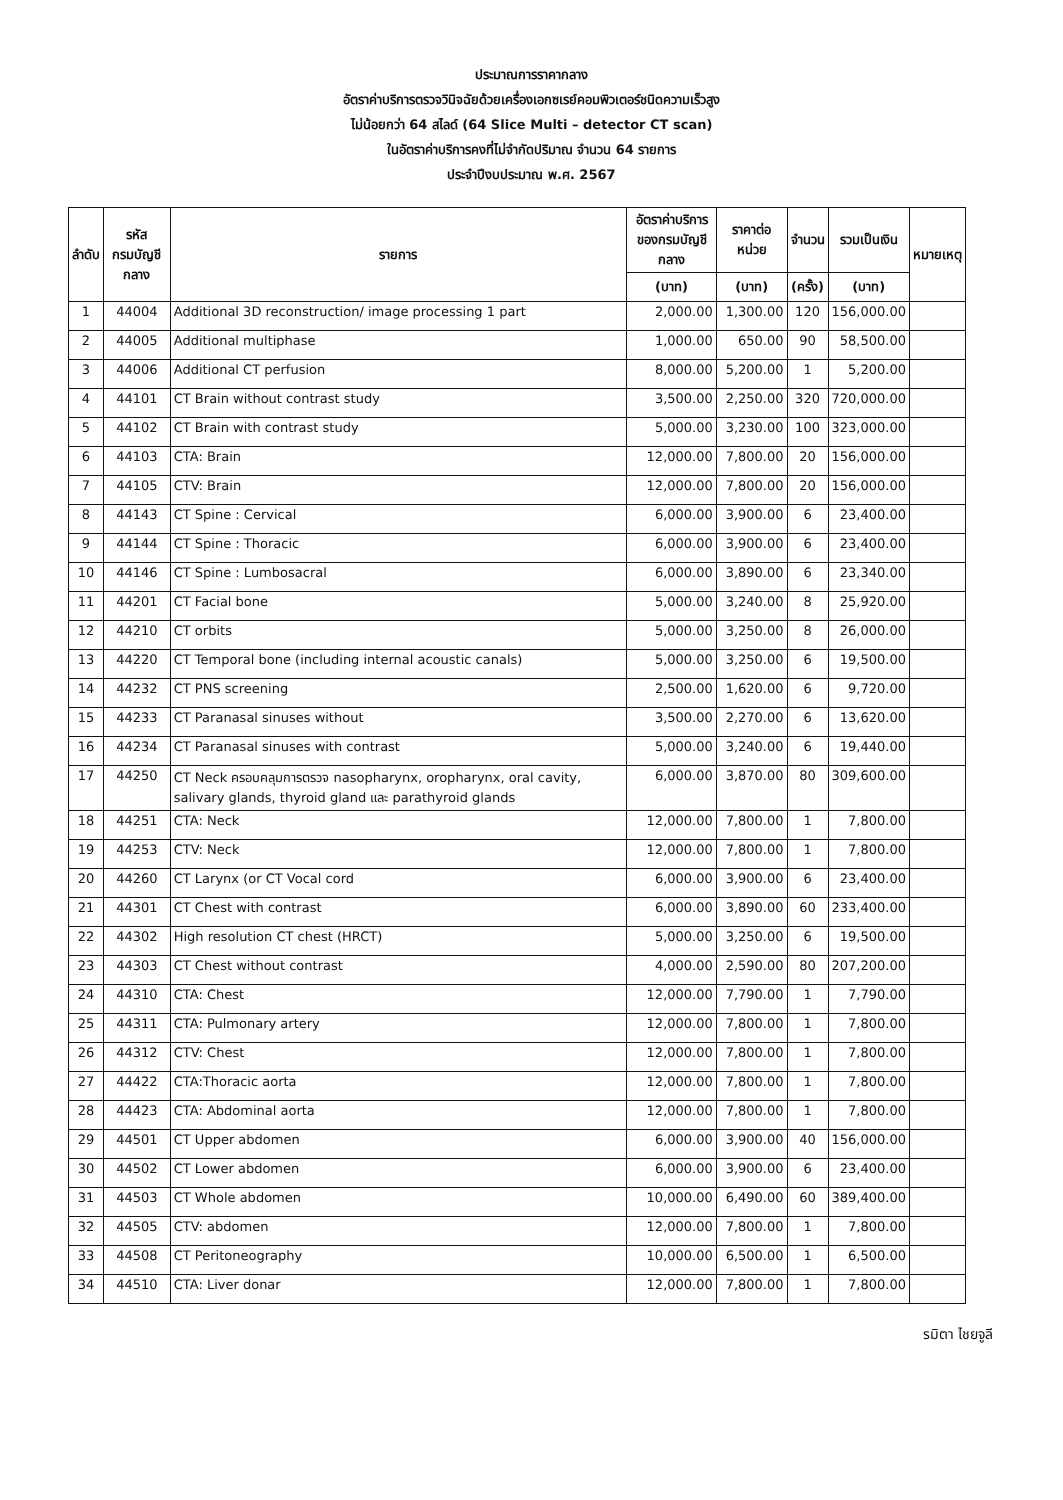ประมาณการราคากลาง
อัตราค่าบริการตรวจวินิจฉัยด้วยเครื่องเอกซเรย์คอมพิวเตอร์ชนิดความเร็วสูง
ไม่น้อยกว่า 64 สไลด์ (64 Slice Multi – detector CT scan)
ในอัตราค่าบริการคงที่ไม่จำกัดปริมาณ จำนวน 64 รายการ
ประจำปีงบประมาณ พ.ศ. 2567
| ลำดับ | รหัส กรมบัญชีกลาง | รายการ | อัตราค่าบริการ ของกรมบัญชีกลาง | ราคาต่อหน่วย | จำนวน | รวมเป็นเงิน | หมายเหตุ |
| --- | --- | --- | --- | --- | --- | --- | --- |
| | | | (บาท) | (บาท) | (ครั้ง) | (บาท) | |
| 1 | 44004 | Additional 3D reconstruction/ image processing 1 part | 2,000.00 | 1,300.00 | 120 | 156,000.00 | |
| 2 | 44005 | Additional multiphase | 1,000.00 | 650.00 | 90 | 58,500.00 | |
| 3 | 44006 | Additional CT perfusion | 8,000.00 | 5,200.00 | 1 | 5,200.00 | |
| 4 | 44101 | CT Brain without contrast study | 3,500.00 | 2,250.00 | 320 | 720,000.00 | |
| 5 | 44102 | CT Brain with contrast study | 5,000.00 | 3,230.00 | 100 | 323,000.00 | |
| 6 | 44103 | CTA: Brain | 12,000.00 | 7,800.00 | 20 | 156,000.00 | |
| 7 | 44105 | CTV: Brain | 12,000.00 | 7,800.00 | 20 | 156,000.00 | |
| 8 | 44143 | CT Spine : Cervical | 6,000.00 | 3,900.00 | 6 | 23,400.00 | |
| 9 | 44144 | CT Spine : Thoracic | 6,000.00 | 3,900.00 | 6 | 23,400.00 | |
| 10 | 44146 | CT Spine : Lumbosacral | 6,000.00 | 3,890.00 | 6 | 23,340.00 | |
| 11 | 44201 | CT Facial bone | 5,000.00 | 3,240.00 | 8 | 25,920.00 | |
| 12 | 44210 | CT orbits | 5,000.00 | 3,250.00 | 8 | 26,000.00 | |
| 13 | 44220 | CT Temporal bone (including internal acoustic canals) | 5,000.00 | 3,250.00 | 6 | 19,500.00 | |
| 14 | 44232 | CT PNS screening | 2,500.00 | 1,620.00 | 6 | 9,720.00 | |
| 15 | 44233 | CT Paranasal sinuses without | 3,500.00 | 2,270.00 | 6 | 13,620.00 | |
| 16 | 44234 | CT Paranasal sinuses with contrast | 5,000.00 | 3,240.00 | 6 | 19,440.00 | |
| 17 | 44250 | CT Neck ครอบคลุมการตรวจ nasopharynx, oropharynx, oral cavity, salivary glands, thyroid gland และ parathyroid glands | 6,000.00 | 3,870.00 | 80 | 309,600.00 | |
| 18 | 44251 | CTA: Neck | 12,000.00 | 7,800.00 | 1 | 7,800.00 | |
| 19 | 44253 | CTV: Neck | 12,000.00 | 7,800.00 | 1 | 7,800.00 | |
| 20 | 44260 | CT Larynx (or CT Vocal cord | 6,000.00 | 3,900.00 | 6 | 23,400.00 | |
| 21 | 44301 | CT Chest with contrast | 6,000.00 | 3,890.00 | 60 | 233,400.00 | |
| 22 | 44302 | High resolution CT chest (HRCT) | 5,000.00 | 3,250.00 | 6 | 19,500.00 | |
| 23 | 44303 | CT Chest without contrast | 4,000.00 | 2,590.00 | 80 | 207,200.00 | |
| 24 | 44310 | CTA: Chest | 12,000.00 | 7,790.00 | 1 | 7,790.00 | |
| 25 | 44311 | CTA: Pulmonary artery | 12,000.00 | 7,800.00 | 1 | 7,800.00 | |
| 26 | 44312 | CTV: Chest | 12,000.00 | 7,800.00 | 1 | 7,800.00 | |
| 27 | 44422 | CTA:Thoracic aorta | 12,000.00 | 7,800.00 | 1 | 7,800.00 | |
| 28 | 44423 | CTA: Abdominal aorta | 12,000.00 | 7,800.00 | 1 | 7,800.00 | |
| 29 | 44501 | CT Upper abdomen | 6,000.00 | 3,900.00 | 40 | 156,000.00 | |
| 30 | 44502 | CT Lower abdomen | 6,000.00 | 3,900.00 | 6 | 23,400.00 | |
| 31 | 44503 | CT Whole abdomen | 10,000.00 | 6,490.00 | 60 | 389,400.00 | |
| 32 | 44505 | CTV: abdomen | 12,000.00 | 7,800.00 | 1 | 7,800.00 | |
| 33 | 44508 | CT Peritoneography | 10,000.00 | 6,500.00 | 1 | 6,500.00 | |
| 34 | 44510 | CTA: Liver donar | 12,000.00 | 7,800.00 | 1 | 7,800.00 | |
รมิตา ไชยจูลี